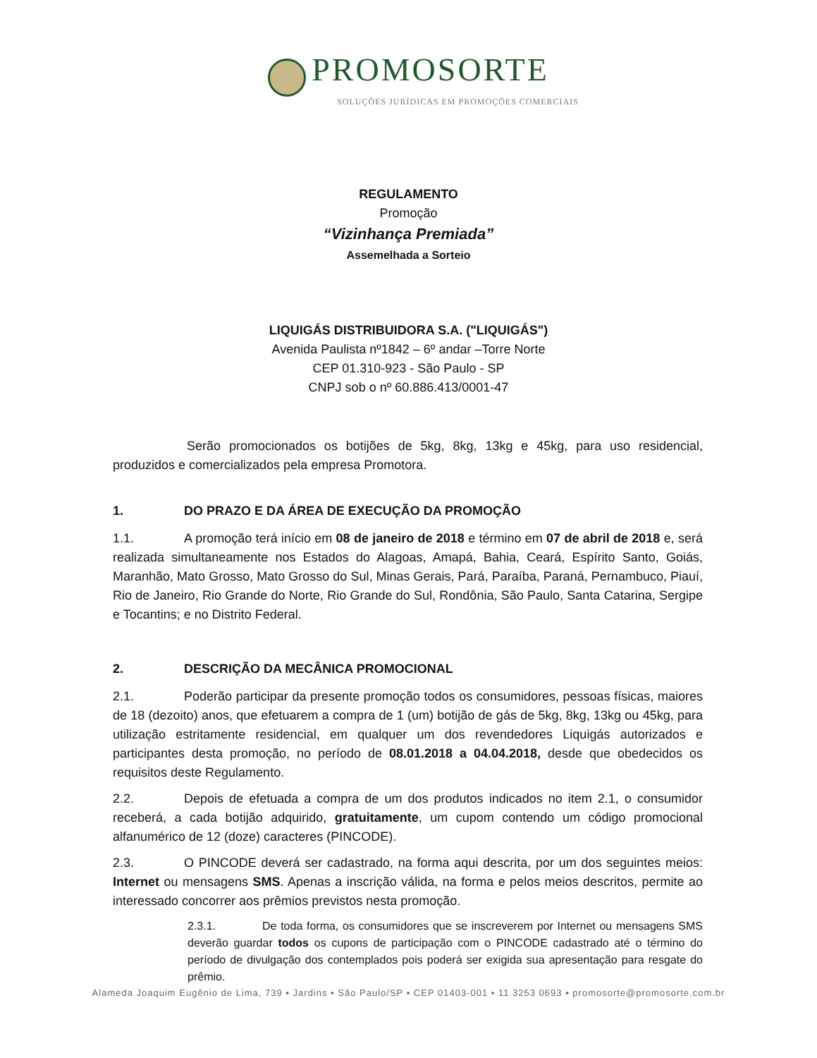PROMOSORTE
SOLUÇÕES JURÍDICAS EM PROMOÇÕES COMERCIAIS
REGULAMENTO
Promoção
“Vizinhança Premiada”
Assemelhada a Sorteio
LIQUIGÁS DISTRIBUIDORA S.A. ("LIQUIGÁS")
Avenida Paulista nº1842 – 6º andar –Torre Norte
CEP 01.310-923 - São Paulo - SP
CNPJ sob o nº 60.886.413/0001-47
Serão promocionados os botijões de 5kg, 8kg, 13kg e 45kg, para uso residencial, produzidos e comercializados pela empresa Promotora.
1. DO PRAZO E DA ÁREA DE EXECUÇÃO DA PROMOÇÃO
1.1. A promoção terá início em 08 de janeiro de 2018 e término em 07 de abril de 2018 e, será realizada simultaneamente nos Estados do Alagoas, Amapá, Bahia, Ceará, Espírito Santo, Goiás, Maranhão, Mato Grosso, Mato Grosso do Sul, Minas Gerais, Pará, Paraíba, Paraná, Pernambuco, Piauí, Rio de Janeiro, Rio Grande do Norte, Rio Grande do Sul, Rondônia, São Paulo, Santa Catarina, Sergipe e Tocantins; e no Distrito Federal.
2. DESCRIÇÃO DA MECÂNICA PROMOCIONAL
2.1. Poderão participar da presente promoção todos os consumidores, pessoas físicas, maiores de 18 (dezoito) anos, que efetuarem a compra de 1 (um) botijão de gás de 5kg, 8kg, 13kg ou 45kg, para utilização estritamente residencial, em qualquer um dos revendedores Liquigás autorizados e participantes desta promoção, no período de 08.01.2018 a 04.04.2018, desde que obedecidos os requisitos deste Regulamento.
2.2. Depois de efetuada a compra de um dos produtos indicados no item 2.1, o consumidor receberá, a cada botijão adquirido, gratuitamente, um cupom contendo um código promocional alfanumérico de 12 (doze) caracteres (PINCODE).
2.3. O PINCODE deverá ser cadastrado, na forma aqui descrita, por um dos seguintes meios: Internet ou mensagens SMS. Apenas a inscrição válida, na forma e pelos meios descritos, permite ao interessado concorrer aos prêmios previstos nesta promoção.
2.3.1. De toda forma, os consumidores que se inscreverem por Internet ou mensagens SMS deverão guardar todos os cupons de participação com o PINCODE cadastrado até o término do período de divulgação dos contemplados pois poderá ser exigida sua apresentação para resgate do prêmio.
Alameda Joaquim Eugênio de Lima, 739 ▪ Jardins ▪ São Paulo/SP ▪ CEP 01403-001 ▪ 11 3253 0693 ▪ promosorte@promosorte.com.br